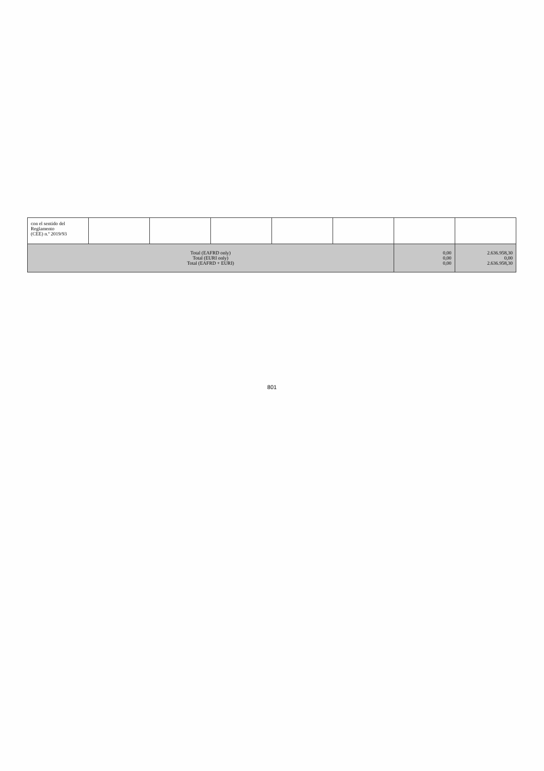| con el sentido del Reglamento (CEE) n.º 2019/93 | | | | | | | |
| Total (EAFRD only) Total (EURI only) Total (EAFRD + EURI) | | | | | | 0,00 0,00 0,00 | 2.636.958,30 0,00 2.636.958,30 |
801